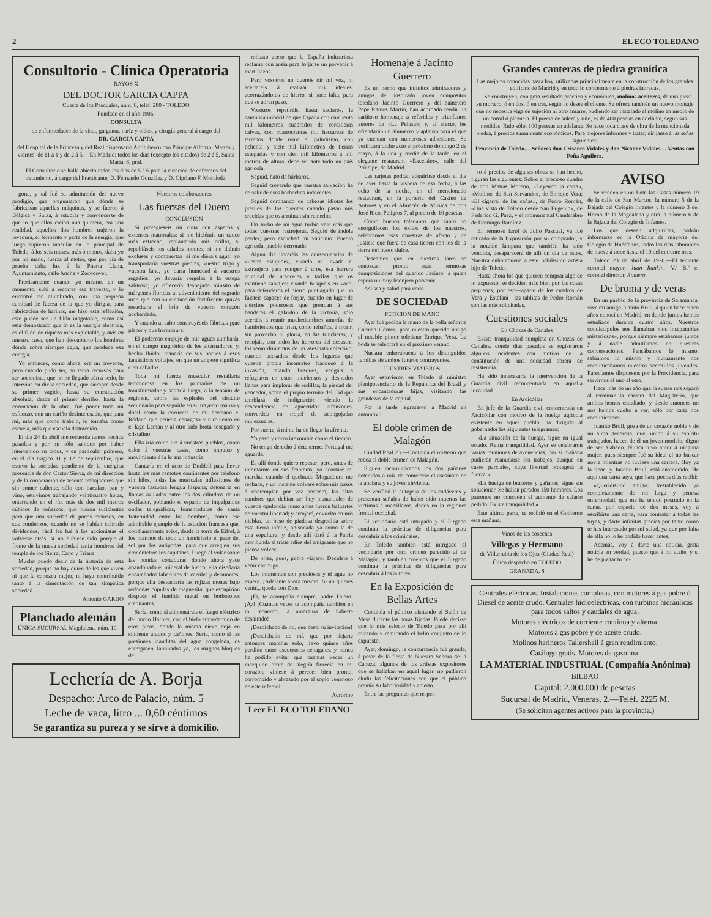2 EL ECO TOLEDANO
Consultorio - Clínica Operatoria
RAYOS X
DEL DOCTOR GARCIA CAPPA
Cuesta de los Pascuales, núm. 8, teléf. 280 - TOLEDO
Fundado en el año 1906.
CONSULTA
de enfermedades de la vista, garganta, nariz y oídos, y cirugía general á cargo del
DR. GARCIA CAPPA
del Hospital de la Princesa y del Real dispensario Antituberculoso Príncipe Alfonso. Martes y viernes: de 11 á 1 y de 2 á 5.—En Madrid: todos los días (excepto los citados) de 2 á 5, Santa María, 6, pral.
El Consultorio se halla abierto todos los días de 5 á 6 para la curación de enfermos del tratamiento, á cargo del Practicante, D. Fernando González y D. Cipriano F. Moraleda.
gona, y tal fué su admiración del nuevo prodigio, que preguntaron que dónde se fabricaban aquellas máquinas, y se fueron á Bélgica y Suiza, á estudiar y convencerse de que lo que ellos creían una quimera, era una realidad, aquellos dos hombres trajeron la levadura, el fermento y parte de la energía, que luego supieron inocular en lo principal de Toledo, á los seis meses, más ó menos, daba yo por mi mano, fuerza al motor, que por vía de prueba daba luz á la Puerta Llana, Ayuntamiento, calle Ancha y Zocodover.
Precisamente cuando yo mismo, en un momento, subí á recorrer ese trayecto, y lo encontré tan alumbrado, con una pequeña cantidad de fuerza de la que yo dirigía, para fabricación de harinas, me hizo esta reflexión, esto puede ser un filón inagotable, como así está demostrado que lo es la energía eléctrica, es el filón de riqueza más explotable, y más en nuestra casa, que han descubierto los hombres dónde sobra siempre agua, que produce esa energía.
Yo entonces, como ahora, era un creyente, pero cuando pudo ser, no tenía recursos para ser socionista, que no he llegado aún á serlo, lo intervine en dicha sociedad, que siempre desde su primer vagido, hasta su constitución absoluta, desde el primer derribo, hasta la coronación de la obra, fué poner todo mi esfuerzo, con un cariño desinteresado, que para mí, más que como trabajo, lo tomaba como escuela, más que escuela distracción.
El día 24 de abril me recuerda tantos hechos pasados y por mí sólo sabidos por haber intervenido en todos, y en particular primero, en el día trágico 11 y 12 de septiembre, que estuvo la sociedad pendiente de la enérgica presencia de don Castor Sierra, de mi dirección y de la cooperación de sesenta trabajadores que sin comer caliente, sólo con bacalao, pan y vino, estuvimos trabajando veinticuatro horas, enterrando en el río, más de dos mil metros cúbicos de peñascos, que fueron suficientes para que una sociedad de pocos recursos, en sus comienzos, cuando no se habían cobrado dividendos, fácil les fué á los accionistas el volverse atrás, si no hubiese sido porque al frente de la nueva sociedad tenía hombres del temple de los Sierra, Cano y Triana.
Mucho puedo decir de la historia de esta sociedad, porque no hay quien de les que viven ni que la conozca mejor, ni haya contribuido tanto á la cimentación de tan simpática sociedad.
Antonio GARIJO
Planchado alemán ÚNICA SUCURSAL Magdalena, núm. 10.
Nuestros colaboradores
Las fuerzas del Duero
CONCLUSIÓN
Si protegiéseis mi cuna con ásperos y extensos matorrales: si me hiciérais un cauce más estrecho, replantando mis orillas, si repobláseis los talados montes; si me diérais excluses y compuertas ¡si me diérais agua! yo transportaría vuestras piedras, vuestro trigo y vuestra lana, yo daría humedad á vuestros regadíos; yo llevaría vergeles á la estepa salitrosa; yo ofrecería despejado tránsito de márgenes floridas al advenimiento del sagrado mar, que con su emanación fortificante quizás resucitara el brío de vuestro corazón acobardado.
Y cuando al cabo construyéseis fábricas ¡qué placer y que hermosura!
El poderoso empuje de mis aguas zumbaría, en el campo magnético de los alternadores, y, hecho flúido, manaría de sus bornes á esos fantásticos voltajes, en que un ampere significa cien caballos.
Toda mi fuerza muscular restallaría temblorosa en los primarios de un transformador y saltaría luego, á la tensión de régimen, sobre las espirales del circuito secundario para seguirle en su trayecto manso y dócil como la corriente de mi hermano el Ródano que penetra cenagoso y turbulento en el lago Leman y al otro lado brota sosegado y cristalino.
Ella iría como luz á vuestros pueblos, como calor á vuestras casas, como impulso y movimiento á la lejana industria.
Cantaría en el arco de Duddell para llevar hasta los más remotos continentes por teléfono sin hilos, todas las musicales inflexiones de vuestra fastuosa lengua hispana; detonaría en llamas azuladas entre los dos cilindros de un oscilador, poblando el espacio de impalpables ondas telegráficas, fomentadoras de santa fraternidad entre los hombres, como ese admirable ejemplo de la estación francesa que, cotidianamente avise, desde la torre de Eiffel, á los marinos de todo un hemisferio el paso del sol por los antípodas, para que arreglen sus cronómetros los capitanes. Luego al volar sobre las hondas cortaduras donde ahora yace abandonado el mineral de hierro, ella diseñaría encareñados laberintos de carriles y desmontes, porque ella desvaciaría las rojizas menas bajo redondas cúpulas de magnesita, que escupirían después el fundido metal en borbotones crepitantes.
Sería, como si alimentárais el fuego eléctrico del horno Harmet, con el hielo empedernido de esos picos, donde la misma nieve deja en simiente arados y cañones. Sería, como si las presiones inauditas del agua congelada, os entregasen, laminados ya, los magnos bloques de
Lechería de A. Borja
Despacho: Arco de Palacio, núm. 5
Leche de vaca, litro ... 0,60 céntimos
Se garantiza su pureza y se sirve á domicilio.
robusto acero que la España industriosa reclama con ansia para forjarse un porvenir á martillazos.
Pero vosotros no queréis oir mi voz, ni acertaréis á realizar mis ideales, acorrazándolos de hierro, si hace falta, para que se abran paso.
Vosotros repetiréis, hasta saciaros, la canturria imbécil de que España con cincuenta mil kilómetros cuadrados de cordilleras calvas, con cuatrocientas mil hectáreas de terrenos donde reina el paludismo, con ochenta y siete mil kilómetros de tierras esteparias y con cien mil kilómetros á mil metros de altura, debe ser ante todo un país agrícola.
Seguid, hato de bárbaros.
Seguid creyendo que vuestra salvación ha de salir de esos barbechos indecentes.
Seguid coronando de cabezas idiotas los pretiles de los puentes cuando pasan mis crecidas que os arruinan sin remedio.
Un sorbo de mi agua turbia vale más que todas vuestras rastrojeras. Seguid dejándola perder; pero escuchad mi vaticinio: Pueblo agrícola, pueblo derrotado.
Algún día lloraréis las consecuencias de vuestra estupidez, cuando os invada el extranjero para romper á tiros, esa barrera criminal de aranceles y tarifas que os mantiene salvajes: cuando busquéis en vano, para defenderos el hierro puntiagudo que no fuisteis capaces de forjar, cuando en lugar de ejércitos poderosos que prendan á sus banderas el galardón de la victoria, sólo acertéis á reunir muchedumbres amorfas de hambrientos que irían, como rebaños, á morir, sin provecho ni gloria, en las trincheras; y recojáis, con todos los horrores del desastre, los remordimientos de un asesinato colectivo, cuando acosados desde los lugares que vuestra propia insensatez franqueó á la invasión, talando bosques, vengáis á refugiaros en estos indefensos y desnudos llanos para implorar de rodillas, la piedad del vencedor, sobre el propio terruño del Cid que temblará de indignación viendo la descendencia de aguerridos infanzones, convertida en tropel de acongojadas mujerzuelas.
Por suerte, á mí no ha de llegar la afrenta.
Yo paso y corro inexorable como el tiempo.
No tengo derecho á detenerme. Portugal me aguarda.
Es allí donde quiero reposar; pero, antes de internarme en sus fronteras, yo acortaré mi marcha, cuando el quebrado Mogadouro me rechace, y un instante volveré sobre mis pasos á contemplar, por vez postrera, las altas cumbres que debían ser hoy manantiales de vuestra opulencia como antes fueron baluartes de vuestra libertad; y arrojaré, envuelto en mis nieblas, un beso de piadosa despedida sobre esta tierra infeliz, apisonada ya como la de una sepultura; y desde allí daré á la Patria moribunda el triste adiós del emigrante que no piensa volver.
De prisa, pues, pobre viajero. Decídete á venir conmigo.
Los momentos son preciosos y el agua no espera. ¡Adelante ahora mismo! Si no quieres venir... queda con Dios.
¡Ei, te acompaña siempre, padre Duero! ¡Ay! ¡Cuantas veces te acompaña también en mi recuerdo, la amargura de haberte desairado!
¡Desdichado de mí, que desoí tu invitación!
¡Desdichado de mí, que por dejarte entonces marchar sólo, llevo quince años perdido entre asquerosos cenagales, y nunca he podido evitar que cuantas veces un mezquino brote de alegría florecía en mi corazón, viniese á perecer bien pronto, corrompido y abrasado por el soplo venenoso de este infernol
Adrorino
Leer EL ECO TOLEDANO
Homenaje á Jacinto Guerrero
Es un hecho que infinitos admiradores y amigos del inspirado joven compositor toledano Jacinto Guerrero y del sainetero Pepe Ramos Martín, han acordado rendir un cariñoso homenaje á referidos y triunfantes autores de «La Pelusa»; y, al efecto, les ofrendarán un almuerzo y aplauso para el que ya cuentan con numerosas adhesiones. Se verificará dicho acto el próximo domingo 2 de mayo, á la una y media de la tarde, en el elegante restaurant «Excelsior», calle del Príncipe, de Madrid.
Las tarjetas podrán adquirirse desde el día de ayer hasta la víspera de esa fecha, á las ocho de la noche, en el mencionado restaurant, en la portería del Casino de Autores y en el Almacén de Música de don José Rico, Peligros 7, al precio de 10 pesetas.
Como buenos toledanos que tanto no enorgullecen los éxitos de los nuestros, celebramos esas muestras de afecto y de justicia que fuera de casa tienen con los de la tierra del hueso dulce.
Deseamos que en nuestros lares se conozcan pronto esas hermosas composiciones del querido Jacinto, á quien espera un muy lisonjero porvenir.
Así sea y salud para verlo.
DE SOCIEDAD
PETICION DE MANO
Ayer fué pedida la mano de la bella señorita Carmen Gómez, para nuestro querido amigo el notable pintor toledano Enrique Vera. La boda se celebrará en el próximo verano.
Nuestra enhorabuena á los distinguidos familias de ambos futuros contrayentes.
ILUSTRES VIAJEROS
Ayer estuvieron en Toledo el ministro plenipotenciario de la República del Brasil y sus encantadoras hijas, visitando las grandezas de la capital.
Por la tarde regresaron á Madrid en automóvil.
El doble crimen de Malagón
Ciudad Real 23.—Continúa el misterio que rodea el doble crimen de Malagón.
Siguen incomunicados los dos gañanes detenidos á raíz de cometerse el asesinato de la anciana y su joven sirvienta.
Se verificó la autopsia de los cadáveres y presentan señales de haber sido muertas las víctimas á martillazos, dados en la regiones frontal occipital.
El vecindario está intrigado y el Juzgado continúa la práctica de diligencias para descubrir á los criminales.
En Toledo también está intrigado el vecindario por otro crimen parecido al de Malagón, y también creemos que el Juzgado continúa la práctica de diligencias para descubrir á los autores.
En la Exposición de Bellas Artes
Continúa el público visitando el Salón de Mesa durante las horas fijadas. Puede decirse que lo más selecto de Toledo pasa por allí mirando y remirando el bello conjunto de lo expuesto.
Ayer, domingo, la concurrencia fué grande, á pesar de la fiesta de Nuestra Señora de la Cabeza; algunos de los artistas expositores que se hallaban en aquel lugar, no pudieron eludir las felicitaciones con que el público premió su laboriosidad y acierto.
Entre las preguntas que respec-
Grandes canteras de piedra granítica
Las mejores conocidas hasta hoy, utilizadas principalmente en la construcción de los grandes edificios de Madrid y en todo lo concerniente á piedras labradas.
Se construyen, con gran resultado práctico y económico, molinos aceiteros, de una pieza su mortero, ó en dos, ó en tres, según lo desee el cliente. Se ofrece también un nuevo montaje que no necesita viga de sujeción ni otro amarre, pudiendo ser instalado el molino en medio de un corral ó plazuela. El precio de solera y rulo, es de 400 pesetas en adelante, según sus medidas. Rulo sólo, 100 pesetas en adelante. Se hace toda clase de obra de la mencionada piedra, á precios sumamente económicos. Para mejores informes y tratar, diríjanse á las señas siguientes:
Provincia de Toledo.—Señores don Crisanto Vidales y don Nicanor Vidales.—Ventas con Peña Aguilera.
to á precios de algunas obras se han hecho, figuran las siguientes: Sobre el precioso cuadro de don Matías Moreno, «Leyendo la carta», «Molinos de San Servando», de Enrique Vera; «El cigarral de las cañas», de Pedro Román, «Una vista de Toledo desde San Eugenio», de Federico G. Páez, y el monumental Candelabro de Domingo Ramírez.
El hermoso farol de Julio Pascual, ya fué retirado de la Exposición por su comprador, y la notable lámpara que también ha sido vendida, desaparecerá de allí un día de estos. Nuestra enhorabuena á este habilísimo artista hijo de Toledo.
Hasta ahora los que quieren comprar algo de lo expuesto, se deciden más bien por las cosas pequeñas, por eso—aparte de los cuadros de Vera y Estéfani—las tablitas de Pedro Román son las más solicitadas.
Cuestiones sociales
En Chozas de Canales
Existe tranquilidad completa en Chozas de Canales, donde días pasados se registraron algunos incidentes con motivo de la constitución de una sociedad obrera de resistencia.
Ha sido innecesaria la intervención de la Guardia civil reconcentrada en aquella localidad.
En Arcicóllar
En jefe de la Guardia civil concentrada en Arcicóllar con motivo de la huelga agrícola existente en aquel pueblo, ha dirigido al gobernador los siguientes telegramas:
«La situación de la huelga, sigue en igual estado. Reina tranquilidad. Ayer se celebraron varias reuniones de avenencias, por si mañana pudieran reanudarse los trabajos, aunque en casos parciales, cuya libertad protegerá la fuerza.»
«La huelga de braceros y gañanes, sigue sin solucionar. Se hallan parados 150 hombres. Los patronos no conceden el aumento de salario pedido. Existe tranquilidad.»
Este último parte, se recibió en el Gobierno esta mañana.
Vinos de las cosechas
Villegas y Hermano
de Villarrubia de los Ojos (Ciudad Real)
Único despacho en TOLEDO
GRANADA, 8
AVISO
Se venden en un Lote las Casas número 19 de la calle de San Marcos; la número 5 de la Bajada del Colegio Infantes y la número 3 del Horno de la Magdalena y otra la número 6 de la Bajada del Colegio de Infantes.
Los que deseen adquirirlas, podrán informarse en la Oficina de mayoría del Colegio de Huérfanos, todos los días laborables de nueve á trece hasta el 10 del entrante mes.
Toledo 23 de abril de 1920.—El teniente coronel mayor, Juan Rankin.—V.º B.º el coronel director, Romero.
De broma y de veras
En un pueblo de la provincia de Salamanca, vive mi amigo Juanito Bruil, á quien hace cinco años conocí en Madrid, en donde juntos hemos estudiado durante cuatro años. Nuestros condiscípulos nos llamaban «los inseparables misteriosos», porque siempre estábamos juntos y á nadie admitíamos en nuestras conversaciones. Pensábamos lo mismo, sabíamos lo mismo y mutuamente nos comunicábamos nuestros secretillos juveniles. Parecíamos dispuestos por la Providencia, para servirnos el uno al otro.
Hace más de un año que la suerte nos separó al terminar la carrera del Magisterio, que ambos hemos estudiado, y desde entonces no nos hemos vuelto á ver; sólo por carta nos comunicamos.
Juanito Bruil, goza de un corazón noble y de un alma generosa, que, unido á su espíritu trabajador, hacen de él un joven modelo, digno de ser alabado. Nunca tuvo amor á ninguna mujer, pues siempre fué su ideal el no buscar novia mientras no tuviese una carrera. Hoy ya la tiene, y Juanito Bruil, está enamorado. He aquí una carta suya, que hace pocos días recibí:
«Queridísimo amigo: Restablecido ya completamente de mi larga y penosa enfermedad, que me ha tenido postrado en la cama, por espacio de dos meses, voy á escribirte una carta, para contestar á todas las tuyas, y darte infinitas gracias por tanto como te has interesado por mi salud, ya que por falta de ella no lo he podido hacer antes.
Además, voy á darte una noticia, grata noticia en verdad, puesto que á mí atañe, y si he de juzgar tu co-
Centrales eléctricas. Instalaciones completas, con motores á gas pobre ó Diesel de aceite crudo. Centrales hidroeléctricas, con turbinas hidráulicas para todos saltos y caudales de agua.
Motores eléctricos de corriente continua y alterna.
Motores á gas pobre y de aceite crudo.
Molinos harineros Tallershall á gran rendimiento.
Catálogo gratis. Motores de gasolina.
LA MATERIAL INDUSTRIAL (Compañía Anónima)
BILBAO
Capital: 2.000.000 de pesetas
Sucursal de Madrid, Veneras, 2.—Teléf. 2225 M.
(Se solicitan agentes activos para la provincia.)